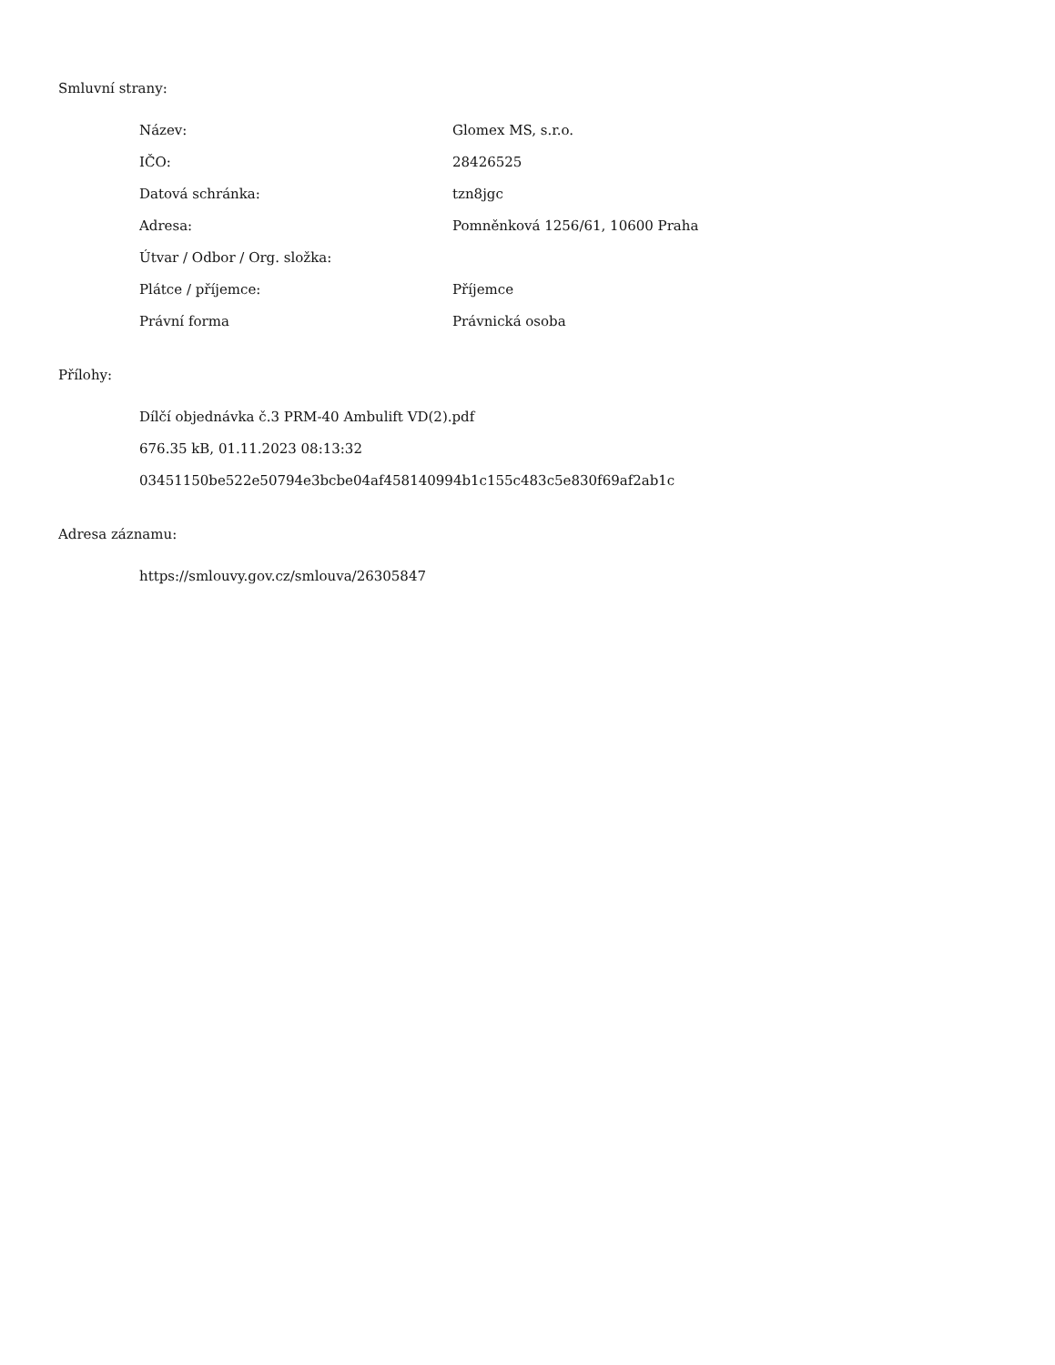Smluvní strany:
| Název: | Glomex MS, s.r.o. |
| IČO: | 28426525 |
| Datová schránka: | tzn8jgc |
| Adresa: | Pomněnková 1256/61, 10600 Praha |
| Útvar / Odbor / Org. složka: | |
| Plátce / příjemce: | Příjemce |
| Právní forma | Právnická osoba |
Přílohy:
Dílčí objednávka č.3 PRM-40 Ambulift VD(2).pdf
676.35 kB, 01.11.2023 08:13:32
03451150be522e50794e3bcbe04af458140994b1c155c483c5e830f69af2ab1c
Adresa záznamu:
https://smlouvy.gov.cz/smlouva/26305847